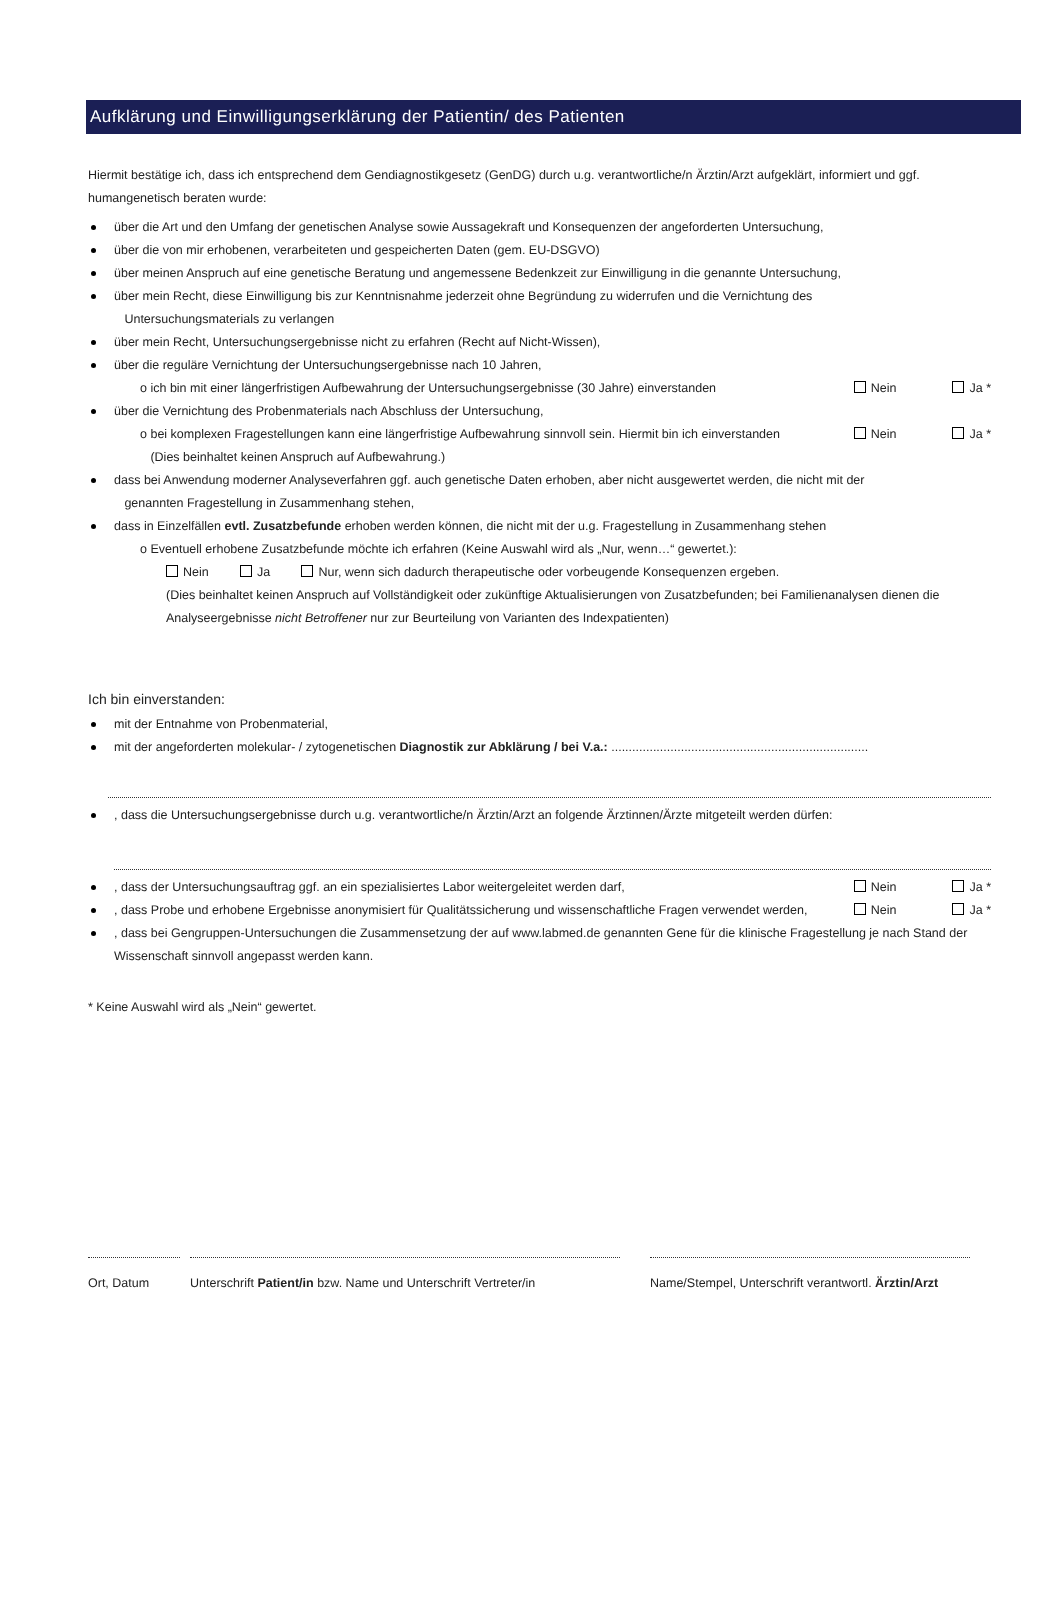Aufklärung und Einwilligungserklärung der Patientin/ des Patienten
Hiermit bestätige ich, dass ich entsprechend dem Gendiagnostikgesetz (GenDG) durch u.g. verantwortliche/n Ärztin/Arzt aufgeklärt, informiert und ggf. humangenetisch beraten wurde:
über die Art und den Umfang der genetischen Analyse sowie Aussagekraft und Konsequenzen der angeforderten Untersuchung,
über die von mir erhobenen, verarbeiteten und gespeicherten Daten (gem. EU-DSGVO)
über meinen Anspruch auf eine genetische Beratung und angemessene Bedenkzeit zur Einwilligung in die genannte Untersuchung,
über mein Recht, diese Einwilligung bis zur Kenntnisnahme jederzeit ohne Begründung zu widerrufen und die Vernichtung des
Untersuchungsmaterials zu verlangen
über mein Recht, Untersuchungsergebnisse nicht zu erfahren (Recht auf Nicht-Wissen),
über die reguläre Vernichtung der Untersuchungsergebnisse nach 10 Jahren,
o ich bin mit einer längerfristigen Aufbewahrung der Untersuchungsergebnisse (30 Jahre) einverstanden Nein Ja *
über die Vernichtung des Probenmaterials nach Abschluss der Untersuchung,
o bei komplexen Fragestellungen kann eine längerfristige Aufbewahrung sinnvoll sein. Hiermit bin ich einverstanden
(Dies beinhaltet keinen Anspruch auf Aufbewahrung.) Nein Ja *
dass bei Anwendung moderner Analyseverfahren ggf. auch genetische Daten erhoben, aber nicht ausgewertet werden, die nicht mit der
genannten Fragestellung in Zusammenhang stehen,
dass in Einzelfällen evtl. Zusatzbefunde erhoben werden können, die nicht mit der u.g. Fragestellung in Zusammenhang stehen
o Eventuell erhobene Zusatzbefunde möchte ich erfahren (Keine Auswahl wird als „Nur, wenn…“ gewertet.):
Nein Ja Nur, wenn sich dadurch therapeutische oder vorbeugende Konsequenzen ergeben.
(Dies beinhaltet keinen Anspruch auf Vollständigkeit oder zukünftige Aktualisierungen von Zusatzbefunden; bei Familienanalysen dienen die Analyseergebnisse nicht Betroffener nur zur Beurteilung von Varianten des Indexpatienten)
Ich bin einverstanden:
mit der Entnahme von Probenmaterial,
mit der angeforderten molekular- / zytogenetischen Diagnostik zur Abklärung / bei V.a.: ..........................................................................
, dass die Untersuchungsergebnisse durch u.g. verantwortliche/n Ärztin/Arzt an folgende Ärztinnen/Ärzte mitgeteilt werden dürfen:
, dass der Untersuchungsauftrag ggf. an ein spezialisiertes Labor weitergeleitet werden darf, Nein Ja *
, dass Probe und erhobene Ergebnisse anonymisiert für Qualitätssicherung und wissenschaftliche Fragen verwendet werden, Nein Ja *
, dass bei Gengruppen-Untersuchungen die Zusammensetzung der auf www.labmed.de genannten Gene für die klinische Fragestellung je nach Stand der Wissenschaft sinnvoll angepasst werden kann.
* Keine Auswahl wird als „Nein“ gewertet.
Ort, Datum Unterschrift Patient/in bzw. Name und Unterschrift Vertreter/in
Name/Stempel, Unterschrift verantwortl. Ärztin/Arzt